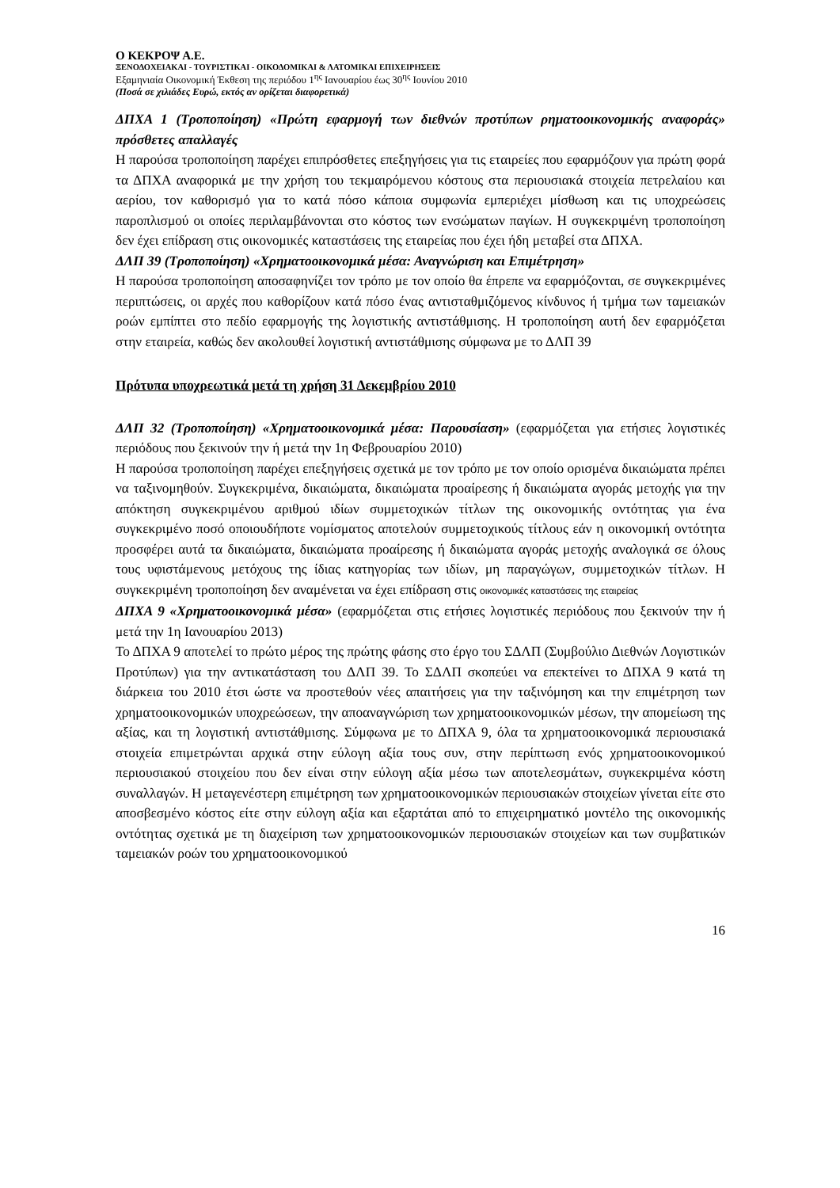Ο ΚΕΚΡΟΨ Α.Ε.
ΞΕΝΟΔΟΧΕΙΑΚΑΙ - ΤΟΥΡΙΣΤΙΚΑΙ - ΟΙΚΟΔΟΜΙΚΑΙ & ΛΑΤΟΜΙΚΑΙ ΕΠΙΧΕΙΡΗΣΕΙΣ
Εξαμηνιαία Οικονομική Έκθεση της περιόδου 1<sup>ης</sup> Ιανουαρίου έως 30<sup>ης</sup> Ιουνίου 2010
(Ποσά σε χιλιάδες Ευρώ, εκτός αν ορίζεται διαφορετικά)
ΔΠΧΑ 1 (Τροποποίηση) «Πρώτη εφαρμογή των διεθνών προτύπων ρηματοοικονομικής αναφοράς» πρόσθετες απαλλαγές
Η παρούσα τροποποίηση παρέχει επιπρόσθετες επεξηγήσεις για τις εταιρείες που εφαρμόζουν για πρώτη φορά τα ΔΠΧΑ αναφορικά με την χρήση του τεκμαιρόμενου κόστους στα περιουσιακά στοιχεία πετρελαίου και αερίου, τον καθορισμό για το κατά πόσο κάποια συμφωνία εμπεριέχει μίσθωση και τις υποχρεώσεις παροπλισμού οι οποίες περιλαμβάνονται στο κόστος των ενσώματων παγίων. Η συγκεκριμένη τροποποίηση δεν έχει επίδραση στις οικονομικές καταστάσεις της εταιρείας που έχει ήδη μεταβεί στα ΔΠΧΑ.
ΔΛΠ 39 (Τροποποίηση) «Χρηματοοικονομικά μέσα: Αναγνώριση και Επιμέτρηση»
Η παρούσα τροποποίηση αποσαφηνίζει τον τρόπο με τον οποίο θα έπρεπε να εφαρμόζονται, σε συγκεκριμένες περιπτώσεις, οι αρχές που καθορίζουν κατά πόσο ένας αντισταθμιζόμενος κίνδυνος ή τμήμα των ταμειακών ροών εμπίπτει στο πεδίο εφαρμογής της λογιστικής αντιστάθμισης. Η τροποποίηση αυτή δεν εφαρμόζεται στην εταιρεία, καθώς δεν ακολουθεί λογιστική αντιστάθμισης σύμφωνα με το ΔΛΠ 39
Πρότυπα υποχρεωτικά μετά τη χρήση 31 Δεκεμβρίου 2010
ΔΛΠ 32 (Τροποποίηση) «Χρηματοοικονομικά μέσα: Παρουσίαση» (εφαρμόζεται για ετήσιες λογιστικές περιόδους που ξεκινούν την ή μετά την 1η Φεβρουαρίου 2010)
Η παρούσα τροποποίηση παρέχει επεξηγήσεις σχετικά με τον τρόπο με τον οποίο ορισμένα δικαιώματα πρέπει να ταξινομηθούν. Συγκεκριμένα, δικαιώματα, δικαιώματα προαίρεσης ή δικαιώματα αγοράς μετοχής για την απόκτηση συγκεκριμένου αριθμού ιδίων συμμετοχικών τίτλων της οικονομικής οντότητας για ένα συγκεκριμένο ποσό οποιουδήποτε νομίσματος αποτελούν συμμετοχικούς τίτλους εάν η οικονομική οντότητα προσφέρει αυτά τα δικαιώματα, δικαιώματα προαίρεσης ή δικαιώματα αγοράς μετοχής αναλογικά σε όλους τους υφιστάμενους μετόχους της ίδιας κατηγορίας των ιδίων, μη παραγώγων, συμμετοχικών τίτλων. Η συγκεκριμένη τροποποίηση δεν αναμένεται να έχει επίδραση στις οικονομικές καταστάσεις της εταιρείας
ΔΠΧΑ 9 «Χρηματοοικονομικά μέσα» (εφαρμόζεται στις ετήσιες λογιστικές περιόδους που ξεκινούν την ή μετά την 1η Ιανουαρίου 2013)
Το ΔΠΧΑ 9 αποτελεί το πρώτο μέρος της πρώτης φάσης στο έργο του ΣΔΛΠ (Συμβούλιο Διεθνών Λογιστικών Προτύπων) για την αντικατάσταση του ΔΛΠ 39. Το ΣΔΛΠ σκοπεύει να επεκτείνει το ΔΠΧΑ 9 κατά τη διάρκεια του 2010 έτσι ώστε να προστεθούν νέες απαιτήσεις για την ταξινόμηση και την επιμέτρηση των χρηματοοικονομικών υποχρεώσεων, την αποαναγνώριση των χρηματοοικονομικών μέσων, την απομείωση της αξίας, και τη λογιστική αντιστάθμισης. Σύμφωνα με το ΔΠΧΑ 9, όλα τα χρηματοοικονομικά περιουσιακά στοιχεία επιμετρώνται αρχικά στην εύλογη αξία τους συν, στην περίπτωση ενός χρηματοοικονομικού περιουσιακού στοιχείου που δεν είναι στην εύλογη αξία μέσω των αποτελεσμάτων, συγκεκριμένα κόστη συναλλαγών. Η μεταγενέστερη επιμέτρηση των χρηματοοικονομικών περιουσιακών στοιχείων γίνεται είτε στο αποσβεσμένο κόστος είτε στην εύλογη αξία και εξαρτάται από το επιχειρηματικό μοντέλο της οικονομικής οντότητας σχετικά με τη διαχείριση των χρηματοοικονομικών περιουσιακών στοιχείων και των συμβατικών ταμειακών ροών του χρηματοοικονομικού
16